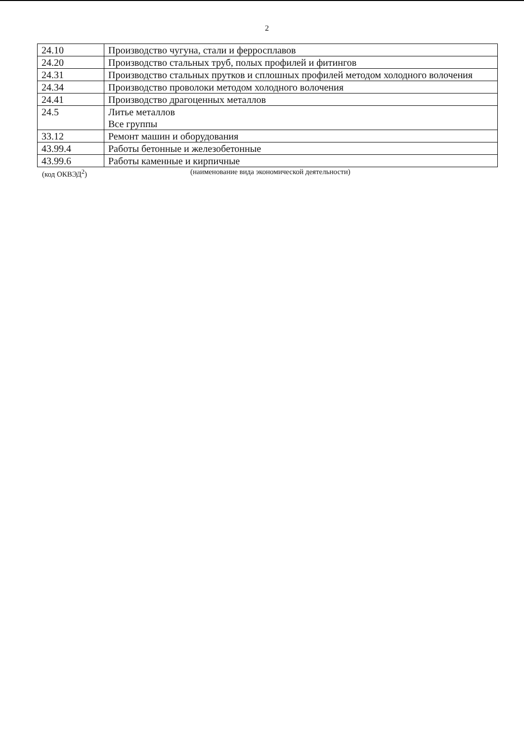2
| 24.10 | Производство чугуна, стали и ферросплавов |
| 24.20 | Производство стальных труб, полых профилей и фитингов |
| 24.31 | Производство стальных прутков и сплошных профилей методом холодного волочения |
| 24.34 | Производство проволоки методом холодного волочения |
| 24.41 | Производство драгоценных металлов |
| 24.5 | Литье металлов Все группы |
| 33.12 | Ремонт машин и оборудования |
| 43.99.4 | Работы бетонные и железобетонные |
| 43.99.6 | Работы каменные и кирпичные |
(код ОКВЭД<sup>2</sup>) (наименование вида экономической деятельности)